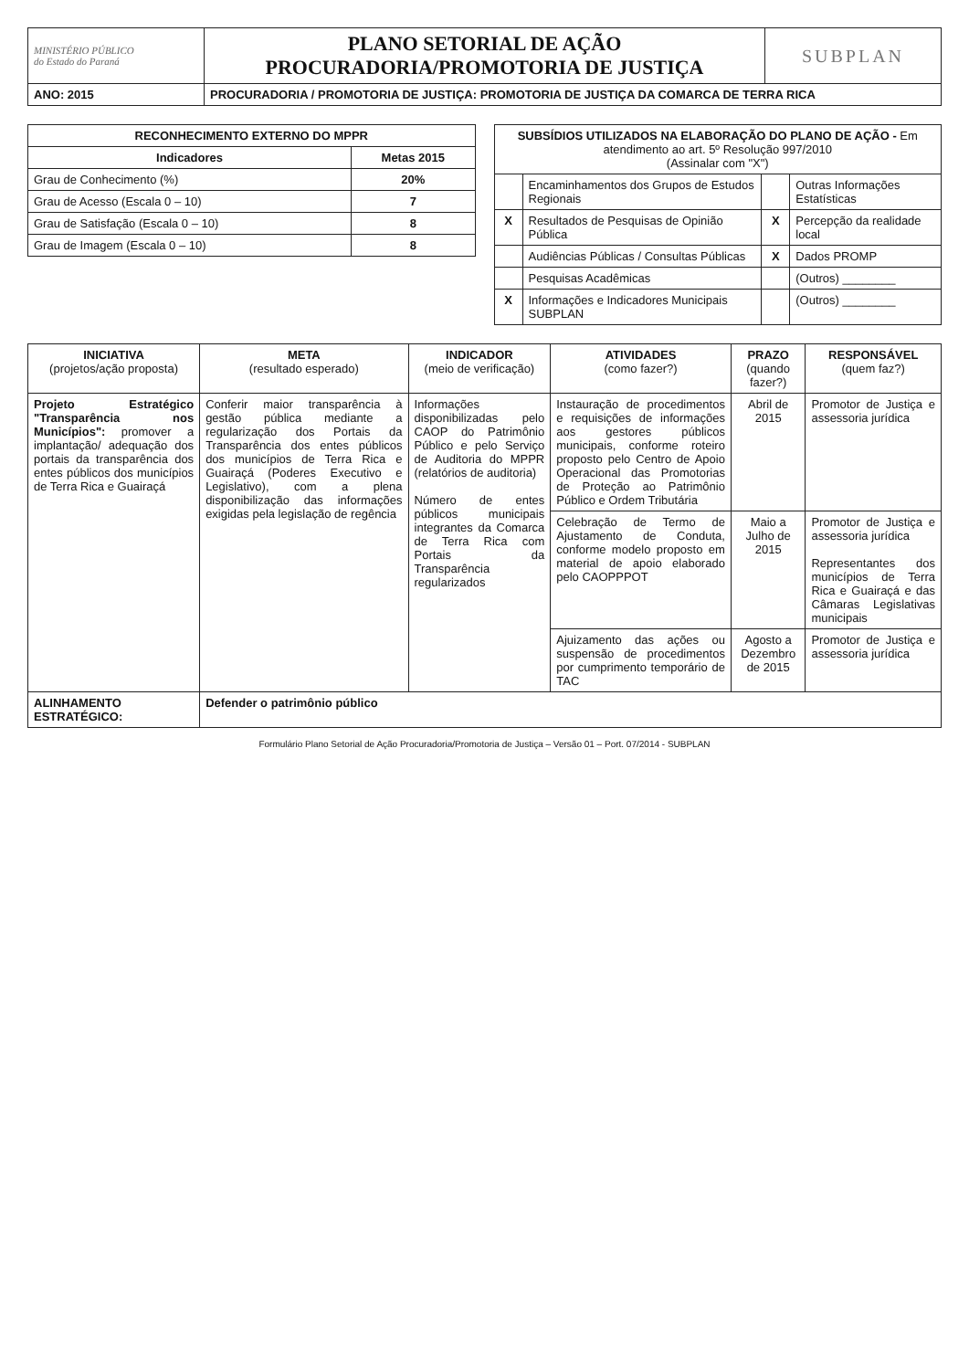| MINISTÉRIO PÚBLICO do Estado do Paraná | PLANO SETORIAL DE AÇÃO PROCURADORIA/PROMOTORIA DE JUSTIÇA | SUBPLAN |
| ANO: 2015 | PROCURADORIA / PROMOTORIA DE JUSTIÇA: PROMOTORIA DE JUSTIÇA DA COMARCA DE TERRA RICA | |
| RECONHECIMENTO EXTERNO DO MPPR | |
| --- | --- |
| Indicadores | Metas 2015 |
| Grau de Conhecimento (%) | 20% |
| Grau de Acesso (Escala 0 – 10) | 7 |
| Grau de Satisfação (Escala 0 – 10) | 8 |
| Grau de Imagem (Escala 0 – 10) | 8 |
| SUBSÍDIOS UTILIZADOS NA ELABORAÇÃO DO PLANO DE AÇÃO - Em atendimento ao art. 5º Resolução 997/2010 (Assinalar com "X") | | | |
| --- | --- | --- | --- |
| | Encaminhamentos dos Grupos de Estudos Regionais | | Outras Informações Estatísticas |
| X | Resultados de Pesquisas de Opinião Pública | X | Percepção da realidade local |
| | Audiências Públicas / Consultas Públicas | X | Dados PROMP |
| | Pesquisas Acadêmicas | | (Outros) ________ |
| X | Informações e Indicadores Municipais SUBPLAN | | (Outros) ________ |
| INICIATIVA (projetos/ação proposta) | META (resultado esperado) | INDICADOR (meio de verificação) | ATIVIDADES (como fazer?) | PRAZO (quando fazer?) | RESPONSÁVEL (quem faz?) |
| --- | --- | --- | --- | --- | --- |
| Projeto Estratégico "Transparência nos Municípios": promover a implantação/ adequação dos portais da transparência dos entes públicos dos municípios de Terra Rica e Guairaçá | Conferir maior transparência à gestão pública mediante a regularização dos Portais da Transparência dos entes públicos dos municípios de Terra Rica e Guairaçá (Poderes Executivo e Legislativo), com a plena disponibilização das informações exigidas pela legislação de regência | Informações disponibilizadas pelo CAOP do Patrimônio Público e pelo Serviço de Auditoria do MPPR (relatórios de auditoria) Número de entes públicos municipais integrantes da Comarca de Terra Rica com Portais da Transparência regularizados | Instauração de procedimentos e requisições de informações aos gestores públicos municipais, conforme roteiro proposto pelo Centro de Apoio Operacional das Promotorias de Proteção ao Patrimônio Público e Ordem Tributária | Abril de 2015 | Promotor de Justiça e assessoria jurídica |
| | | | Celebração de Termo de Ajustamento de Conduta, conforme modelo proposto em material de apoio elaborado pelo CAOPPPOT | Maio a Julho de 2015 | Promotor de Justiça e assessoria jurídica Representantes dos municípios de Terra Rica e Guairaçá e das Câmaras Legislativas municipais |
| | | | Ajuizamento das ações ou suspensão de procedimentos por cumprimento temporário de TAC | Agosto a Dezembro de 2015 | Promotor de Justiça e assessoria jurídica |
| ALINHAMENTO ESTRATÉGICO: | Defender o patrimônio público | | | | |
Formulário Plano Setorial de Ação Procuradoria/Promotoria de Justiça – Versão 01 – Port. 07/2014 - SUBPLAN